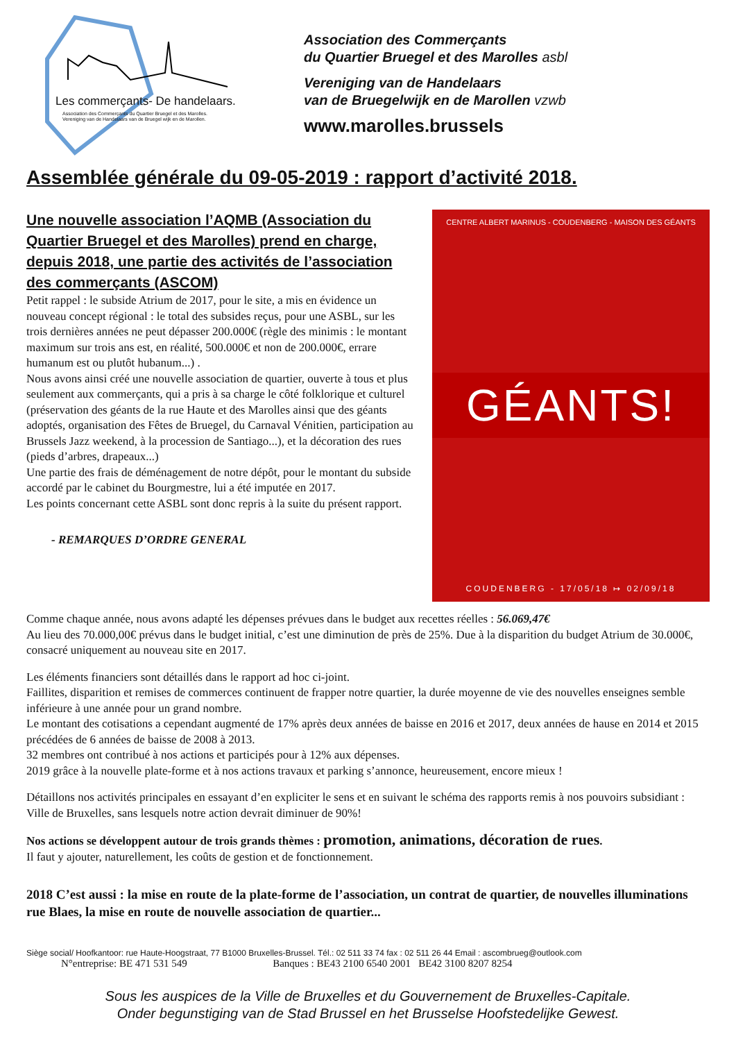Les commerçants- De handelaars.
Association des Commerçants du Quartier Bruegel et des Marolles.
Vereniging van de Handelaars van de Bruegel wijk en de Marollen.
Association des Commerçants
du Quartier Bruegel et des Marolles asbl
Vereniging van de Handelaars
van de Bruegelwijk en de Marollen vzwb
www.marolles.brussels
Assemblée générale du 09-05-2019 : rapport d’activité 2018.
Une nouvelle association l’AQMB (Association du Quartier Bruegel et des Marolles) prend en charge, depuis 2018, une partie des activités de l’association des commerçants (ASCOM)
Petit rappel : le subside Atrium de 2017, pour le site, a mis en évidence un nouveau concept régional : le total des subsides reçus, pour une ASBL, sur les trois dernières années ne peut dépasser 200.000€ (règle des minimis : le montant maximum sur trois ans est, en réalité, 500.000€ et non de 200.000€, errare humanum est ou plutôt hubanum...) .
Nous avons ainsi créé une nouvelle association de quartier, ouverte à tous et plus seulement aux commerçants, qui a pris à sa charge le côté folklorique et culturel (préservation des géants de la rue Haute et des Marolles ainsi que des géants adoptés, organisation des Fêtes de Bruegel, du Carnaval Vénitien, participation au Brussels Jazz weekend, à la procession de Santiago...), et la décoration des rues (pieds d’arbres, drapeaux...)
Une partie des frais de déménagement de notre dépôt, pour le montant du subside accordé par le cabinet du Bourgmestre, lui a été imputée en 2017.
Les points concernant cette ASBL sont donc repris à la suite du présent rapport.
- REMARQUES D’ORDRE GENERAL
CENTRE ALBERT MARINUS - COUDENBERG - MAISON DES GÉANTS
GÉANTS!
COUDENBERG - 17/05/18 ↦ 02/09/18
Comme chaque année, nous avons adapté les dépenses prévues dans le budget aux recettes réelles : 56.069,47€
Au lieu des 70.000,00€ prévus dans le budget initial, c’est une diminution de près de 25%. Due à la disparition du budget Atrium de 30.000€, consacré uniquement au nouveau site en 2017.
Les éléments financiers sont détaillés dans le rapport ad hoc ci-joint.
Faillites, disparition et remises de commerces continuent de frapper notre quartier, la durée moyenne de vie des nouvelles enseignes semble inférieure à une année pour un grand nombre.
Le montant des cotisations a cependant augmenté de 17% après deux années de baisse en 2016 et 2017, deux années de hause en 2014 et 2015 précédées de 6 années de baisse de 2008 à 2013.
32 membres ont contribué à nos actions et participés pour à 12% aux dépenses.
2019 grâce à la nouvelle plate-forme et à nos actions travaux et parking s’annonce, heureusement, encore mieux !
Détaillons nos activités principales en essayant d’en expliciter le sens et en suivant le schéma des rapports remis à nos pouvoirs subsidiant : Ville de Bruxelles, sans lesquels notre action devrait diminuer de 90%!
Nos actions se développent autour de trois grands thèmes : promotion, animations, décoration de rues.
Il faut y ajouter, naturellement, les coûts de gestion et de fonctionnement.
2018 C’est aussi : la mise en route de la plate-forme de l’association, un contrat de quartier, de nouvelles illuminations rue Blaes, la mise en route de nouvelle association de quartier...
Siège social/ Hoofkantoor: rue Haute-Hoogstraat, 77 B1000 Bruxelles-Brussel. Tél.: 02 511 33 74 fax : 02 511 26 44 Email : ascombrueg@outlook.com
N°entreprise: BE 471 531 549 Banques : BE43 2100 6540 2001 BE42 3100 8207 8254
Sous les auspices de la Ville de Bruxelles et du Gouvernement de Bruxelles-Capitale.
Onder begunstiging van de Stad Brussel en het Brusselse Hoofstedelijke Gewest.